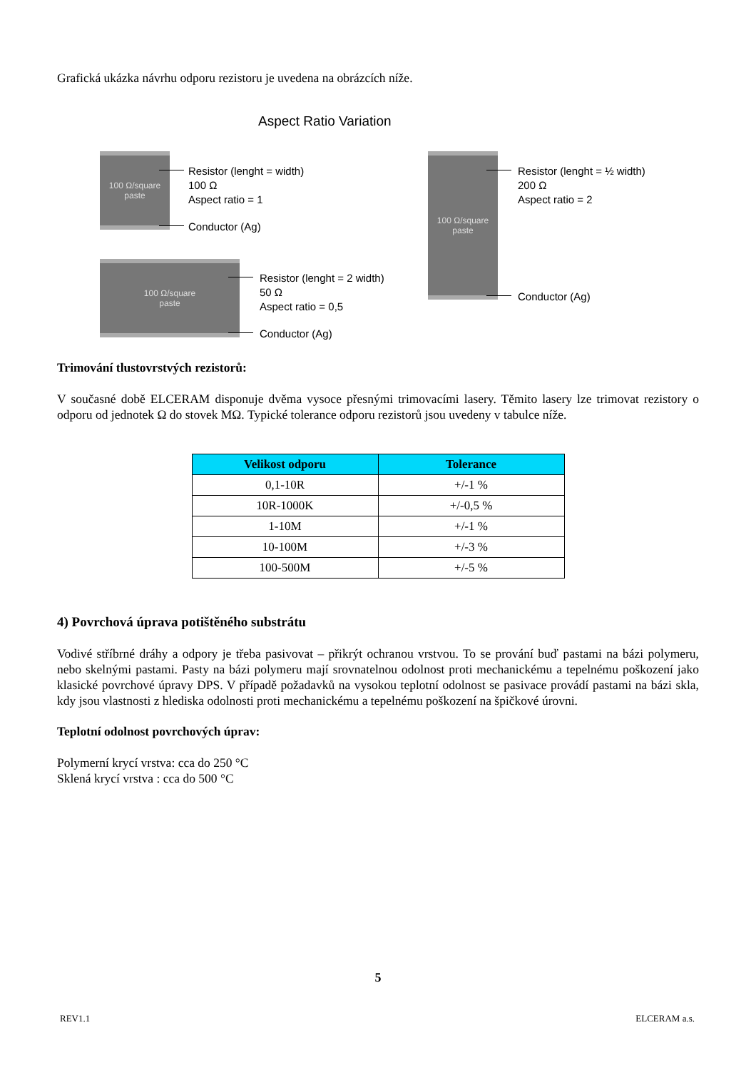Grafická ukázka návrhu odporu rezistoru je uvedena na obrázcích níže.
Aspect Ratio Variation
100 Ω/square
paste
Resistor (lenght = width)
100 Ω
Aspect ratio = 1
Conductor (Ag)
100 Ω/square
paste
Resistor (lenght = 2 width)
50 Ω
Aspect ratio = 0,5
Conductor (Ag)
100 Ω/square
paste
Resistor (lenght = ½ width)
200 Ω
Aspect ratio = 2
Conductor (Ag)
Trimování tlustovrstvých rezistorů:
V současné době ELCERAM disponuje dvěma vysoce přesnými trimovacími lasery. Těmito lasery lze trimovat rezistory o odporu od jednotek Ω do stovek MΩ. Typické tolerance odporu rezistorů jsou uvedeny v tabulce níže.
| Velikost odporu | Tolerance |
| --- | --- |
| 0,1-10R | +/-1 % |
| 10R-1000K | +/-0,5 % |
| 1-10M | +/-1 % |
| 10-100M | +/-3 % |
| 100-500M | +/-5 % |
4) Povrchová úprava potištěného substrátu
Vodivé stříbrné dráhy a odpory je třeba pasivovat – přikrýt ochranou vrstvou. To se prování buď pastami na bázi polymeru, nebo skelnými pastami. Pasty na bázi polymeru mají srovnatelnou odolnost proti mechanickému a tepelnému poškození jako klasické povrchové úpravy DPS. V případě požadavků na vysokou teplotní odolnost se pasivace provádí pastami na bázi skla, kdy jsou vlastnosti z hlediska odolnosti proti mechanickému a tepelnému poškození na špičkové úrovni.
Teplotní odolnost povrchových úprav:
Polymerní krycí vrstva: cca do 250 °C
Sklená krycí vrstva : cca do 500 °C
5
REV1.1 ELCERAM a.s.